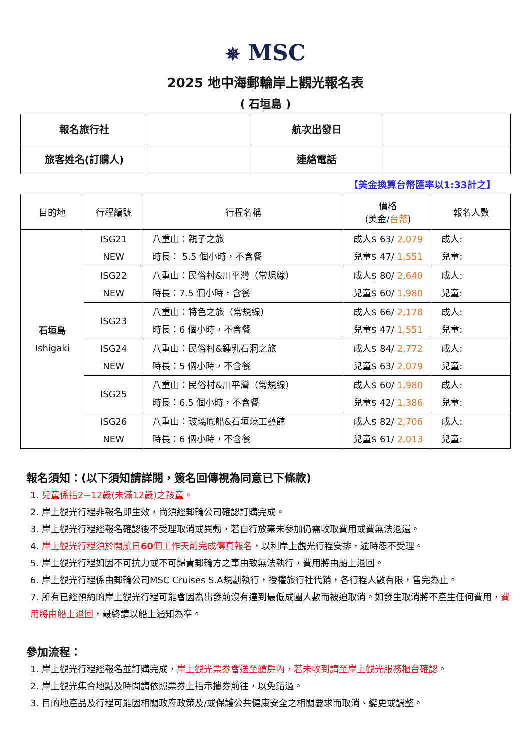✵ MSC
2025 地中海郵輪岸上觀光報名表
( 石垣島 )
| 報名旅行社 | | 航次出發日 | |
| 旅客姓名(訂購人) | | 連絡電話 | |
【美金換算台幣匯率以1:33計之】
| 目的地 | 行程編號 | 行程名稱 | 價格 (美金/ 台幣 ) | 報名人數 |
| --- | --- | --- | --- | --- |
| 石垣島 Ishigaki | ISG21 NEW | 八重山：親子之旅 時長： 5.5 個小時，不含餐 | 成人$ 63/ 2,079 兒童$ 47/ 1,551 | 成人: 兒童: |
| | ISG22 NEW | 八重山：民俗村&川平灣（常規線） 時長：7.5 個小時，含餐 | 成人$ 80/ 2,640 兒童$ 60/ 1,980 | 成人: 兒童: |
| | ISG23 | 八重山：特色之旅（常規線） 時長：6 個小時，不含餐 | 成人$ 66/ 2,178 兒童$ 47/ 1,551 | 成人: 兒童: |
| | ISG24 NEW | 八重山：民俗村&鍾乳石洞之旅 時長：5 個小時，不含餐 | 成人$ 84/ 2,772 兒童$ 63/ 2,079 | 成人: 兒童: |
| | ISG25 | 八重山：民俗村&川平灣（常規線） 時長：6.5 個小時，不含餐 | 成人$ 60/ 1,980 兒童$ 42/ 1,386 | 成人: 兒童: |
| | ISG26 NEW | 八重山：玻璃底船&石垣燒工藝館 時長：6 個小時，不含餐 | 成人$ 82/ 2,706 兒童$ 61/ 2,013 | 成人: 兒童: |
報名須知：(以下須知請詳閱，簽名回傳視為同意已下條款)
1. 兒童係指2~12歲(未滿12歲)之孩童。
2. 岸上觀光行程非報名即生效，尚須經郵輪公司確認訂購完成。
3. 岸上觀光行程經報名確認後不受理取消或異動，若自行放棄未參加仍需收取費用或費無法退還。
4. 岸上觀光行程須於開航日60個工作天前完成傳真報名，以利岸上觀光行程安排，逾時恕不受理。
5. 岸上觀光行程如因不可抗力或不可歸責郵輪方之事由致無法執行，費用將由船上退回。
6. 岸上觀光行程係由郵輪公司MSC Cruises S.A規劃執行，授權旅行社代銷，各行程人數有限，售完為止。
7. 所有已經預約的岸上觀光行程可能會因為出發前沒有達到最低成團人數而被迫取消。如發生取消將不產生任何費用，費用將由船上退回，最終請以船上通知為準。
參加流程：
1. 岸上觀光行程經報名並訂購完成，岸上觀光票券會送至艙房內，若未收到請至岸上觀光服務櫃台確認。
2. 岸上觀光集合地點及時間請依照票券上指示攜券前往，以免錯過。
3. 目的地產品及行程可能因相關政府政策及/或保護公共健康安全之相關要求而取消、變更或調整。